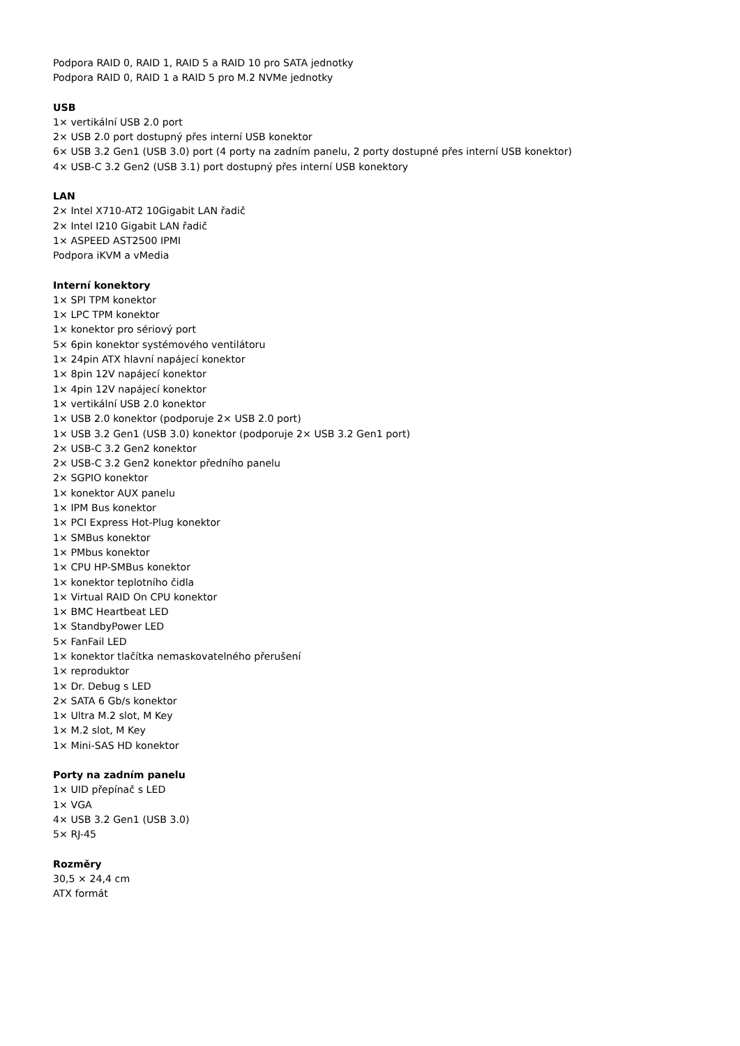Podpora RAID 0, RAID 1, RAID 5 a RAID 10 pro SATA jednotky
Podpora RAID 0, RAID 1 a RAID 5 pro M.2 NVMe jednotky
USB
1× vertikální USB 2.0 port
2× USB 2.0 port dostupný přes interní USB konektor
6× USB 3.2 Gen1 (USB 3.0) port (4 porty na zadním panelu, 2 porty dostupné přes interní USB konektor)
4× USB-C 3.2 Gen2 (USB 3.1) port dostupný přes interní USB konektory
LAN
2× Intel X710-AT2 10Gigabit LAN řadič
2× Intel I210 Gigabit LAN řadič
1× ASPEED AST2500 IPMI
Podpora iKVM a vMedia
Interní konektory
1× SPI TPM konektor
1× LPC TPM konektor
1× konektor pro sériový port
5× 6pin konektor systémového ventilátoru
1× 24pin ATX hlavní napájecí konektor
1× 8pin 12V napájecí konektor
1× 4pin 12V napájecí konektor
1× vertikální USB 2.0 konektor
1× USB 2.0 konektor (podporuje 2× USB 2.0 port)
1× USB 3.2 Gen1 (USB 3.0) konektor (podporuje 2× USB 3.2 Gen1 port)
2× USB-C 3.2 Gen2 konektor
2× USB-C 3.2 Gen2 konektor předního panelu
2× SGPIO konektor
1× konektor AUX panelu
1× IPM Bus konektor
1× PCI Express Hot-Plug konektor
1× SMBus konektor
1× PMbus konektor
1× CPU HP-SMBus konektor
1× konektor teplotního čidla
1× Virtual RAID On CPU konektor
1× BMC Heartbeat LED
1× StandbyPower LED
5× FanFail LED
1× konektor tlačítka nemaskovatelného přerušení
1× reproduktor
1× Dr. Debug s LED
2× SATA 6 Gb/s konektor
1× Ultra M.2 slot, M Key
1× M.2 slot, M Key
1× Mini-SAS HD konektor
Porty na zadním panelu
1× UID přepínač s LED
1× VGA
4× USB 3.2 Gen1 (USB 3.0)
5× RJ-45
Rozměry
30,5 × 24,4 cm
ATX formát